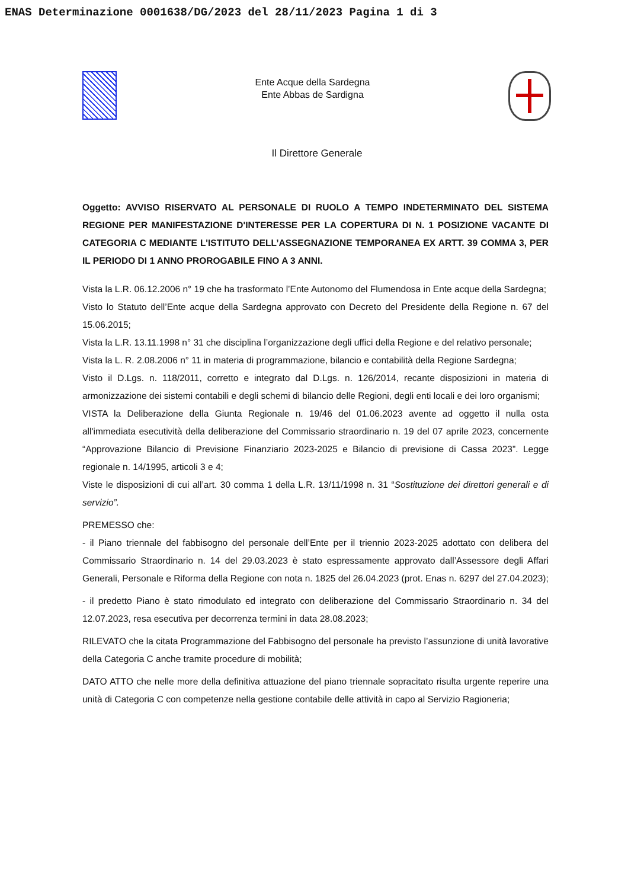ENAS Determinazione 0001638/DG/2023 del 28/11/2023 Pagina 1 di 3
Ente Acque della Sardegna
Ente Abbas de Sardigna
Il Direttore Generale
Oggetto: AVVISO RISERVATO AL PERSONALE DI RUOLO A TEMPO INDETERMINATO DEL SISTEMA REGIONE PER MANIFESTAZIONE D'INTERESSE PER LA COPERTURA DI N. 1 POSIZIONE VACANTE DI CATEGORIA C MEDIANTE L'ISTITUTO DELL’ASSEGNAZIONE TEMPORANEA EX ARTT. 39 COMMA 3, PER IL PERIODO DI 1 ANNO PROROGABILE FINO A 3 ANNI.
Vista la L.R. 06.12.2006 n° 19 che ha trasformato l’Ente Autonomo del Flumendosa in Ente acque della Sardegna;
Visto lo Statuto dell’Ente acque della Sardegna approvato con Decreto del Presidente della Regione n. 67 del 15.06.2015;
Vista la L.R. 13.11.1998 n° 31 che disciplina l’organizzazione degli uffici della Regione e del relativo personale;
Vista la L. R. 2.08.2006 n° 11 in materia di programmazione, bilancio e contabilità della Regione Sardegna;
Visto il D.Lgs. n. 118/2011, corretto e integrato dal D.Lgs. n. 126/2014, recante disposizioni in materia di armonizzazione dei sistemi contabili e degli schemi di bilancio delle Regioni, degli enti locali e dei loro organismi;
VISTA la Deliberazione della Giunta Regionale n. 19/46 del 01.06.2023 avente ad oggetto il nulla osta all'immediata esecutività della deliberazione del Commissario straordinario n. 19 del 07 aprile 2023, concernente “Approvazione Bilancio di Previsione Finanziario 2023-2025 e Bilancio di previsione di Cassa 2023”. Legge regionale n. 14/1995, articoli 3 e 4;
Viste le disposizioni di cui all’art. 30 comma 1 della L.R. 13/11/1998 n. 31 “Sostituzione dei direttori generali e di servizio”.
PREMESSO che:
- il Piano triennale del fabbisogno del personale dell’Ente per il triennio 2023-2025 adottato con delibera del Commissario Straordinario n. 14 del 29.03.2023 è stato espressamente approvato dall’Assessore degli Affari Generali, Personale e Riforma della Regione con nota n. 1825 del 26.04.2023 (prot. Enas n. 6297 del 27.04.2023);
- il predetto Piano è stato rimodulato ed integrato con deliberazione del Commissario Straordinario n. 34 del 12.07.2023, resa esecutiva per decorrenza termini in data 28.08.2023;
RILEVATO che la citata Programmazione del Fabbisogno del personale ha previsto l’assunzione di unità lavorative della Categoria C anche tramite procedure di mobilità;
DATO ATTO che nelle more della definitiva attuazione del piano triennale sopracitato risulta urgente reperire una unità di Categoria C con competenze nella gestione contabile delle attività in capo al Servizio Ragioneria;